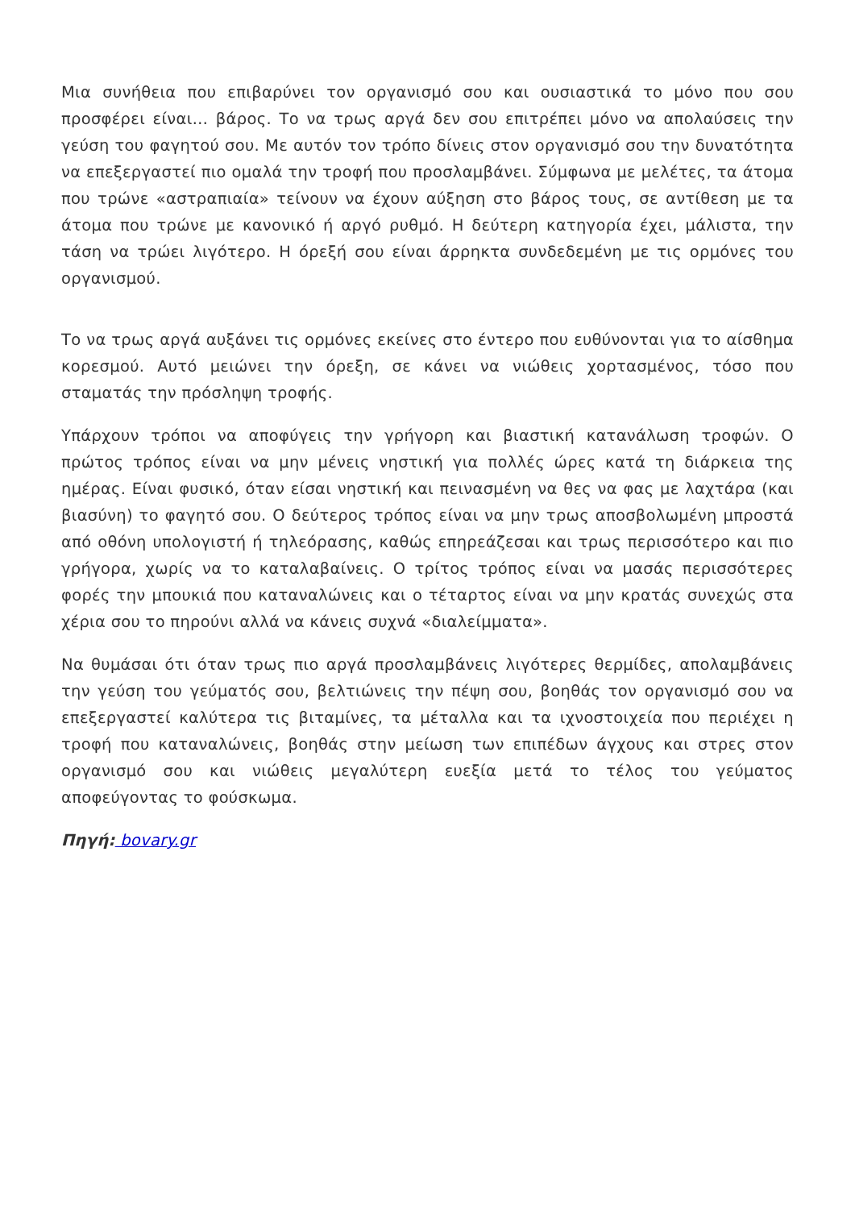Μια συνήθεια που επιβαρύνει τον οργανισμό σου και ουσιαστικά το μόνο που σου προσφέρει είναι… βάρος. Το να τρως αργά δεν σου επιτρέπει μόνο να απολαύσεις την γεύση του φαγητού σου. Με αυτόν τον τρόπο δίνεις στον οργανισμό σου την δυνατότητα να επεξεργαστεί πιο ομαλά την τροφή που προσλαμβάνει. Σύμφωνα με μελέτες, τα άτομα που τρώνε «αστραπιαία» τείνουν να έχουν αύξηση στο βάρος τους, σε αντίθεση με τα άτομα που τρώνε με κανονικό ή αργό ρυθμό. Η δεύτερη κατηγορία έχει, μάλιστα, την τάση να τρώει λιγότερο. Η όρεξή σου είναι άρρηκτα συνδεδεμένη με τις ορμόνες του οργανισμού.
Το να τρως αργά αυξάνει τις ορμόνες εκείνες στο έντερο που ευθύνονται για το αίσθημα κορεσμού. Αυτό μειώνει την όρεξη, σε κάνει να νιώθεις χορτασμένος, τόσο που σταματάς την πρόσληψη τροφής.
Υπάρχουν τρόποι να αποφύγεις την γρήγορη και βιαστική κατανάλωση τροφών. Ο πρώτος τρόπος είναι να μην μένεις νηστική για πολλές ώρες κατά τη διάρκεια της ημέρας. Είναι φυσικό, όταν είσαι νηστική και πεινασμένη να θες να φας με λαχτάρα (και βιασύνη) το φαγητό σου. Ο δεύτερος τρόπος είναι να μην τρως αποσβολωμένη μπροστά από οθόνη υπολογιστή ή τηλεόρασης, καθώς επηρεάζεσαι και τρως περισσότερο και πιο γρήγορα, χωρίς να το καταλαβαίνεις. Ο τρίτος τρόπος είναι να μασάς περισσότερες φορές την μπουκιά που καταναλώνεις και ο τέταρτος είναι να μην κρατάς συνεχώς στα χέρια σου το πηρούνι αλλά να κάνεις συχνά «διαλείμματα».
Να θυμάσαι ότι όταν τρως πιο αργά προσλαμβάνεις λιγότερες θερμίδες, απολαμβάνεις την γεύση του γεύματός σου, βελτιώνεις την πέψη σου, βοηθάς τον οργανισμό σου να επεξεργαστεί καλύτερα τις βιταμίνες, τα μέταλλα και τα ιχνοστοιχεία που περιέχει η τροφή που καταναλώνεις, βοηθάς στην μείωση των επιπέδων άγχους και στρες στον οργανισμό σου και νιώθεις μεγαλύτερη ευεξία μετά το τέλος του γεύματος αποφεύγοντας το φούσκωμα.
Πηγή: bovary.gr